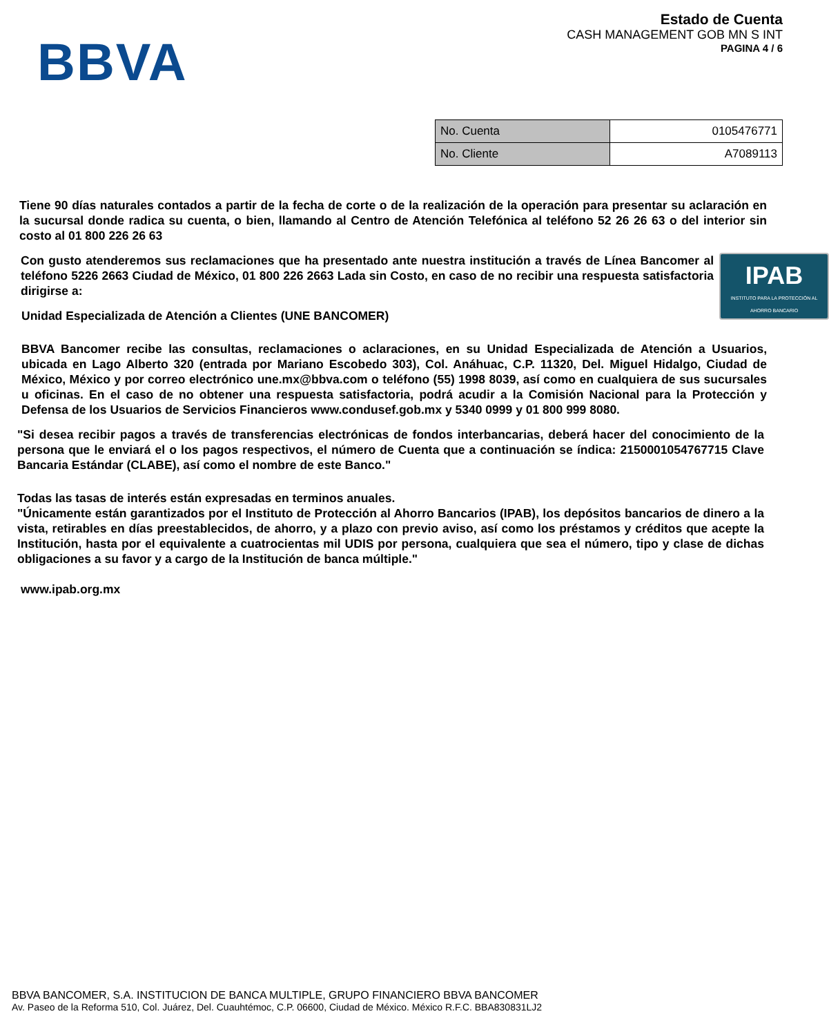BBVA
Estado de Cuenta
CASH MANAGEMENT GOB MN S INT
PAGINA 4 / 6
| No. Cuenta | 0105476771 |
| No. Cliente | A7089113 |
Tiene 90 días naturales contados a partir de la fecha de corte o de la realización de la operación para presentar su aclaración en la sucursal donde radica su cuenta, o bien, llamando al Centro de Atención Telefónica al teléfono 52 26 26 63 o del interior sin costo al 01 800 226 26 63
IPAB
INSTITUTO PARA LA PROTECCIÓN AL AHORRO BANCARIO
Con gusto atenderemos sus reclamaciones que ha presentado ante nuestra institución a través de Línea Bancomer al teléfono 5226 2663 Ciudad de México, 01 800 226 2663 Lada sin Costo, en caso de no recibir una respuesta satisfactoria dirigirse a:
Unidad Especializada de Atención a Clientes (UNE BANCOMER)
BBVA Bancomer recibe las consultas, reclamaciones o aclaraciones, en su Unidad Especializada de Atención a Usuarios, ubicada en Lago Alberto 320 (entrada por Mariano Escobedo 303), Col. Anáhuac, C.P. 11320, Del. Miguel Hidalgo, Ciudad de México, México y por correo electrónico une.mx@bbva.com o teléfono (55) 1998 8039, así como en cualquiera de sus sucursales u oficinas. En el caso de no obtener una respuesta satisfactoria, podrá acudir a la Comisión Nacional para la Protección y Defensa de los Usuarios de Servicios Financieros www.condusef.gob.mx y 5340 0999 y 01 800 999 8080.
"Si desea recibir pagos a través de transferencias electrónicas de fondos interbancarias, deberá hacer del conocimiento de la persona que le enviará el o los pagos respectivos, el número de Cuenta que a continuación se índica: 2150001054767715 Clave Bancaria Estándar (CLABE), así como el nombre de este Banco."
Todas las tasas de interés están expresadas en terminos anuales.
"Únicamente están garantizados por el Instituto de Protección al Ahorro Bancarios (IPAB), los depósitos bancarios de dinero a la vista, retirables en días preestablecidos, de ahorro, y a plazo con previo aviso, así como los préstamos y créditos que acepte la Institución, hasta por el equivalente a cuatrocientas mil UDIS por persona, cualquiera que sea el número, tipo y clase de dichas obligaciones a su favor y a cargo de la Institución de banca múltiple."
www.ipab.org.mx
BBVA BANCOMER, S.A. INSTITUCION DE BANCA MULTIPLE, GRUPO FINANCIERO BBVA BANCOMER
Av. Paseo de la Reforma 510, Col. Juárez, Del. Cuauhtémoc, C.P. 06600, Ciudad de México. México R.F.C. BBA830831LJ2